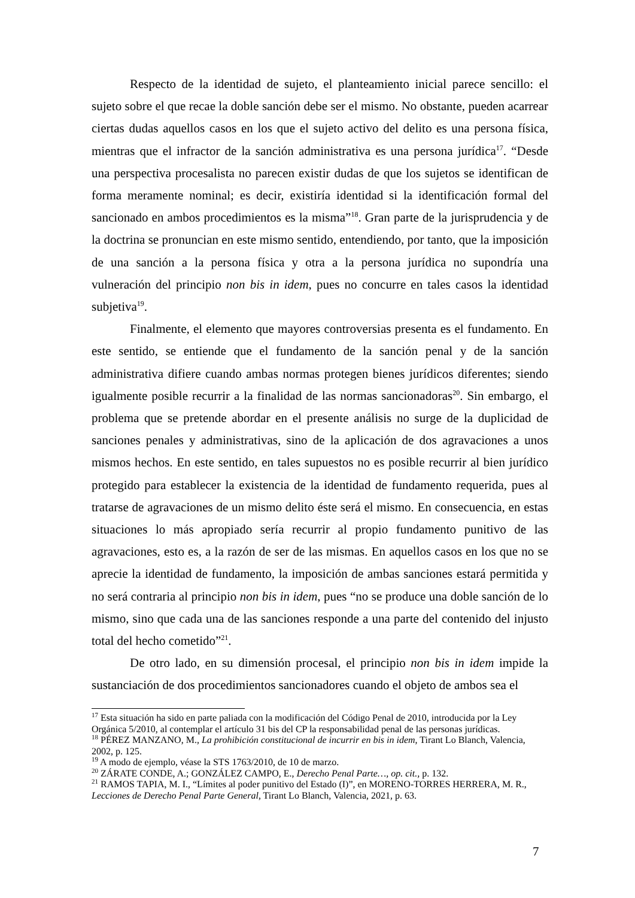Respecto de la identidad de sujeto, el planteamiento inicial parece sencillo: el sujeto sobre el que recae la doble sanción debe ser el mismo. No obstante, pueden acarrear ciertas dudas aquellos casos en los que el sujeto activo del delito es una persona física, mientras que el infractor de la sanción administrativa es una persona jurídica<sup>17</sup>. “Desde una perspectiva procesalista no parecen existir dudas de que los sujetos se identifican de forma meramente nominal; es decir, existiría identidad si la identificación formal del sancionado en ambos procedimientos es la misma”<sup>18</sup>. Gran parte de la jurisprudencia y de la doctrina se pronuncian en este mismo sentido, entendiendo, por tanto, que la imposición de una sanción a la persona física y otra a la persona jurídica no supondría una vulneración del principio non bis in idem, pues no concurre en tales casos la identidad subjetiva<sup>19</sup>.
Finalmente, el elemento que mayores controversias presenta es el fundamento. En este sentido, se entiende que el fundamento de la sanción penal y de la sanción administrativa difiere cuando ambas normas protegen bienes jurídicos diferentes; siendo igualmente posible recurrir a la finalidad de las normas sancionadoras<sup>20</sup>. Sin embargo, el problema que se pretende abordar en el presente análisis no surge de la duplicidad de sanciones penales y administrativas, sino de la aplicación de dos agravaciones a unos mismos hechos. En este sentido, en tales supuestos no es posible recurrir al bien jurídico protegido para establecer la existencia de la identidad de fundamento requerida, pues al tratarse de agravaciones de un mismo delito éste será el mismo. En consecuencia, en estas situaciones lo más apropiado sería recurrir al propio fundamento punitivo de las agravaciones, esto es, a la razón de ser de las mismas. En aquellos casos en los que no se aprecie la identidad de fundamento, la imposición de ambas sanciones estará permitida y no será contraria al principio non bis in idem, pues “no se produce una doble sanción de lo mismo, sino que cada una de las sanciones responde a una parte del contenido del injusto total del hecho cometido”<sup>21</sup>.
De otro lado, en su dimensión procesal, el principio non bis in idem impide la sustanciación de dos procedimientos sancionadores cuando el objeto de ambos sea el
<sup>17</sup> Esta situación ha sido en parte paliada con la modificación del Código Penal de 2010, introducida por la Ley Orgánica 5/2010, al contemplar el artículo 31 bis del CP la responsabilidad penal de las personas jurídicas.
<sup>18</sup> PÉREZ MANZANO, M., La prohibición constitucional de incurrir en bis in idem, Tirant Lo Blanch, Valencia, 2002, p. 125.
<sup>19</sup> A modo de ejemplo, véase la STS 1763/2010, de 10 de marzo.
<sup>20</sup> ZÁRATE CONDE, A.; GONZÁLEZ CAMPO, E., Derecho Penal Parte…, op. cit., p. 132.
<sup>21</sup> RAMOS TAPIA, M. I., “Límites al poder punitivo del Estado (I)”, en MORENO-TORRES HERRERA, M. R., Lecciones de Derecho Penal Parte General, Tirant Lo Blanch, Valencia, 2021, p. 63.
7